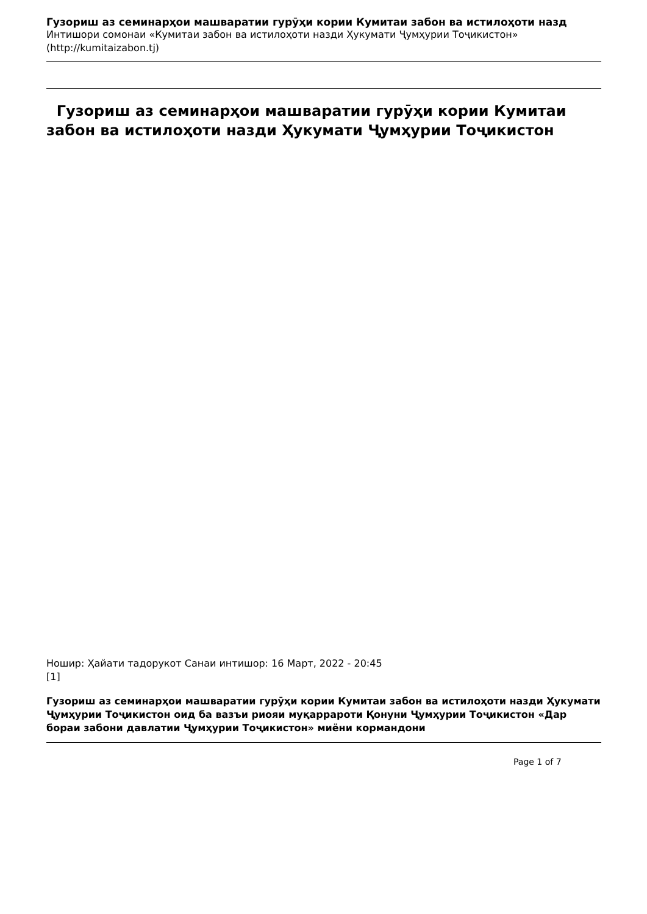Гузориш аз семинарҳои машваратии гурӯҳи кории Кумитаи забон ва истилоҳоти назд
Интишори сомонаи «Кумитаи забон ва истилоҳоти назди Ҳукумати Ҷумҳурии Тоҷикистон»
(http://kumitaizabon.tj)
Гузориш аз семинарҳои машваратии гурӯҳи кории Кумитаи забон ва истилоҳоти назди Ҳукумати Ҷумҳурии Тоҷикистон
Ношир: Ҳайати тадорукот Санаи интишор: 16 Март, 2022 - 20:45
[1]
Гузориш аз семинарҳои машваратии гурӯҳи кории Кумитаи забон ва истилоҳоти назди Ҳукумати Ҷумҳурии Тоҷикистон оид ба вазъи риояи муқаррароти Қонуни Ҷумҳурии Тоҷикистон «Дар бораи забони давлатии Ҷумҳурии Тоҷикистон» миёни кормандони
Page 1 of 7